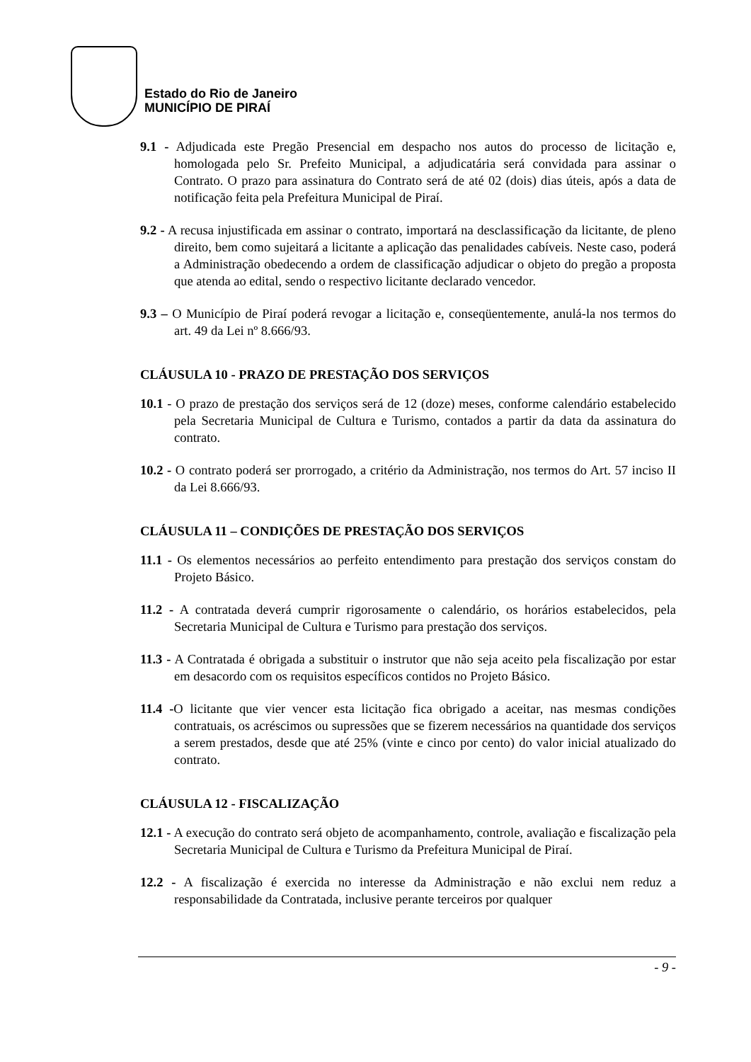Estado do Rio de Janeiro
MUNICÍPIO DE PIRAÍ
9.1 - Adjudicada este Pregão Presencial em despacho nos autos do processo de licitação e, homologada pelo Sr. Prefeito Municipal, a adjudicatária será convidada para assinar o Contrato. O prazo para assinatura do Contrato será de até 02 (dois) dias úteis, após a data de notificação feita pela Prefeitura Municipal de Piraí.
9.2 - A recusa injustificada em assinar o contrato, importará na desclassificação da licitante, de pleno direito, bem como sujeitará a licitante a aplicação das penalidades cabíveis. Neste caso, poderá a Administração obedecendo a ordem de classificação adjudicar o objeto do pregão a proposta que atenda ao edital, sendo o respectivo licitante declarado vencedor.
9.3 – O Município de Piraí poderá revogar a licitação e, conseqüentemente, anulá-la nos termos do art. 49 da Lei nº 8.666/93.
CLÁUSULA 10 - PRAZO DE PRESTAÇÃO DOS SERVIÇOS
10.1 - O prazo de prestação dos serviços será de 12 (doze) meses, conforme calendário estabelecido pela Secretaria Municipal de Cultura e Turismo, contados a partir da data da assinatura do contrato.
10.2 - O contrato poderá ser prorrogado, a critério da Administração, nos termos do Art. 57 inciso II da Lei 8.666/93.
CLÁUSULA 11 – CONDIÇÕES DE PRESTAÇÃO DOS SERVIÇOS
11.1 - Os elementos necessários ao perfeito entendimento para prestação dos serviços constam do Projeto Básico.
11.2 - A contratada deverá cumprir rigorosamente o calendário, os horários estabelecidos, pela Secretaria Municipal de Cultura e Turismo para prestação dos serviços.
11.3 - A Contratada é obrigada a substituir o instrutor que não seja aceito pela fiscalização por estar em desacordo com os requisitos específicos contidos no Projeto Básico.
11.4 -O licitante que vier vencer esta licitação fica obrigado a aceitar, nas mesmas condições contratuais, os acréscimos ou supressões que se fizerem necessários na quantidade dos serviços a serem prestados, desde que até 25% (vinte e cinco por cento) do valor inicial atualizado do contrato.
CLÁUSULA 12 - FISCALIZAÇÃO
12.1 - A execução do contrato será objeto de acompanhamento, controle, avaliação e fiscalização pela Secretaria Municipal de Cultura e Turismo da Prefeitura Municipal de Piraí.
12.2 - A fiscalização é exercida no interesse da Administração e não exclui nem reduz a responsabilidade da Contratada, inclusive perante terceiros por qualquer
- 9 -